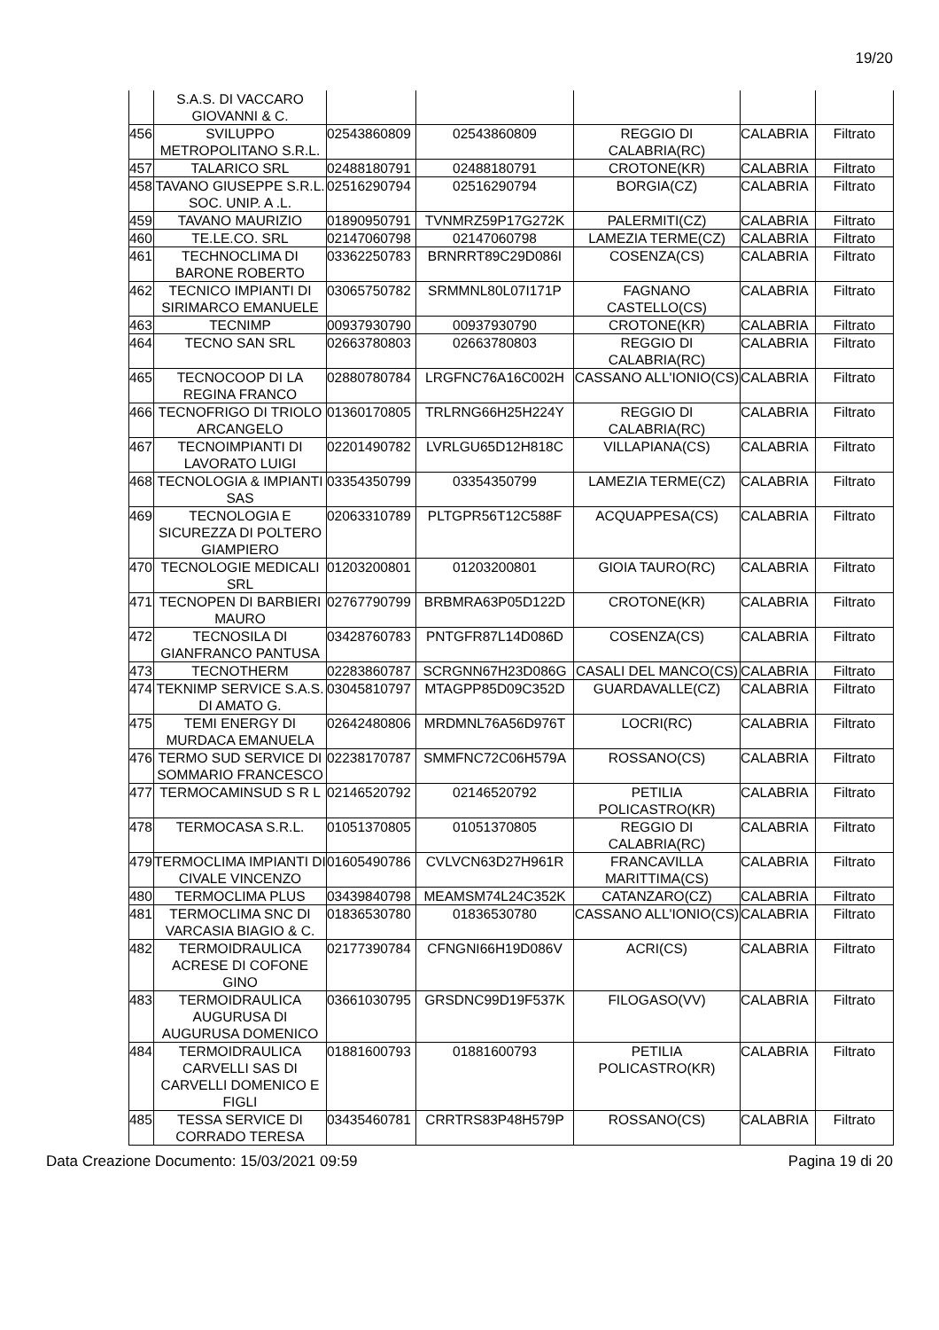19/20
| | S.A.S. DI VACCARO GIOVANNI & C. | | | | | |
| 456 | SVILUPPO METROPOLITANO S.R.L. | 02543860809 | 02543860809 | REGGIO DI CALABRIA(RC) | CALABRIA | Filtrato |
| 457 | TALARICO SRL | 02488180791 | 02488180791 | CROTONE(KR) | CALABRIA | Filtrato |
| 458 | TAVANO GIUSEPPE S.R.L. SOC. UNIP. A .L. | 02516290794 | 02516290794 | BORGIA(CZ) | CALABRIA | Filtrato |
| 459 | TAVANO MAURIZIO | 01890950791 | TVNMRZ59P17G272K | PALERMITI(CZ) | CALABRIA | Filtrato |
| 460 | TE.LE.CO. SRL | 02147060798 | 02147060798 | LAMEZIA TERME(CZ) | CALABRIA | Filtrato |
| 461 | TECHNOCLIMA DI BARONE ROBERTO | 03362250783 | BRNRRT89C29D086I | COSENZA(CS) | CALABRIA | Filtrato |
| 462 | TECNICO IMPIANTI DI SIRIMARCO EMANUELE | 03065750782 | SRMMNL80L07I171P | FAGNANO CASTELLO(CS) | CALABRIA | Filtrato |
| 463 | TECNIMP | 00937930790 | 00937930790 | CROTONE(KR) | CALABRIA | Filtrato |
| 464 | TECNO SAN SRL | 02663780803 | 02663780803 | REGGIO DI CALABRIA(RC) | CALABRIA | Filtrato |
| 465 | TECNOCOOP DI LA REGINA FRANCO | 02880780784 | LRGFNC76A16C002H | CASSANO ALL'IONIO(CS) | CALABRIA | Filtrato |
| 466 | TECNOFRIGO DI TRIOLO ARCANGELO | 01360170805 | TRLRNG66H25H224Y | REGGIO DI CALABRIA(RC) | CALABRIA | Filtrato |
| 467 | TECNOIMPIANTI DI LAVORATO LUIGI | 02201490782 | LVRLGU65D12H818C | VILLAPIANA(CS) | CALABRIA | Filtrato |
| 468 | TECNOLOGIA & IMPIANTI SAS | 03354350799 | 03354350799 | LAMEZIA TERME(CZ) | CALABRIA | Filtrato |
| 469 | TECNOLOGIA E SICUREZZA DI POLTERO GIAMPIERO | 02063310789 | PLTGPR56T12C588F | ACQUAPPESA(CS) | CALABRIA | Filtrato |
| 470 | TECNOLOGIE MEDICALI SRL | 01203200801 | 01203200801 | GIOIA TAURO(RC) | CALABRIA | Filtrato |
| 471 | TECNOPEN DI BARBIERI MAURO | 02767790799 | BRBMRA63P05D122D | CROTONE(KR) | CALABRIA | Filtrato |
| 472 | TECNOSILA DI GIANFRANCO PANTUSA | 03428760783 | PNTGFR87L14D086D | COSENZA(CS) | CALABRIA | Filtrato |
| 473 | TECNOTHERM | 02283860787 | SCRGNN67H23D086G | CASALI DEL MANCO(CS) | CALABRIA | Filtrato |
| 474 | TEKNIMP SERVICE S.A.S. DI AMATO G. | 03045810797 | MTAGPP85D09C352D | GUARDAVALLE(CZ) | CALABRIA | Filtrato |
| 475 | TEMI ENERGY DI MURDACA EMANUELA | 02642480806 | MRDMNL76A56D976T | LOCRI(RC) | CALABRIA | Filtrato |
| 476 | TERMO SUD SERVICE DI SOMMARIO FRANCESCO | 02238170787 | SMMFNC72C06H579A | ROSSANO(CS) | CALABRIA | Filtrato |
| 477 | TERMOCAMINSUD S R L | 02146520792 | 02146520792 | PETILIA POLICASTRO(KR) | CALABRIA | Filtrato |
| 478 | TERMOCASA S.R.L. | 01051370805 | 01051370805 | REGGIO DI CALABRIA(RC) | CALABRIA | Filtrato |
| 479 | TERMOCLIMA IMPIANTI DI CIVALE VINCENZO | 01605490786 | CVLVCN63D27H961R | FRANCAVILLA MARITTIMA(CS) | CALABRIA | Filtrato |
| 480 | TERMOCLIMA PLUS | 03439840798 | MEAMSM74L24C352K | CATANZARO(CZ) | CALABRIA | Filtrato |
| 481 | TERMOCLIMA SNC DI VARCASIA BIAGIO & C. | 01836530780 | 01836530780 | CASSANO ALL'IONIO(CS) | CALABRIA | Filtrato |
| 482 | TERMOIDRAULICA ACRESE DI COFONE GINO | 02177390784 | CFNGNI66H19D086V | ACRI(CS) | CALABRIA | Filtrato |
| 483 | TERMOIDRAULICA AUGURUSA DI AUGURUSA DOMENICO | 03661030795 | GRSDNC99D19F537K | FILOGASO(VV) | CALABRIA | Filtrato |
| 484 | TERMOIDRAULICA CARVELLI SAS DI CARVELLI DOMENICO E FIGLI | 01881600793 | 01881600793 | PETILIA POLICASTRO(KR) | CALABRIA | Filtrato |
| 485 | TESSA SERVICE DI CORRADO TERESA | 03435460781 | CRRTRS83P48H579P | ROSSANO(CS) | CALABRIA | Filtrato |
Data Creazione Documento: 15/03/2021 09:59 Pagina 19 di 20